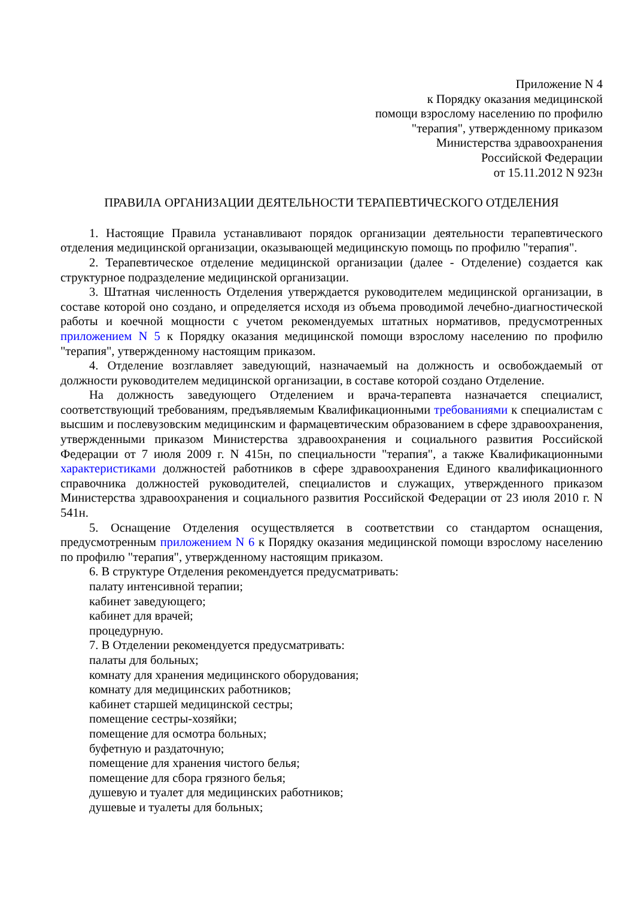Приложение N 4
к Порядку оказания медицинской
помощи взрослому населению по профилю
"терапия", утвержденному приказом
Министерства здравоохранения
Российской Федерации
от 15.11.2012 N 923н
ПРАВИЛА ОРГАНИЗАЦИИ ДЕЯТЕЛЬНОСТИ ТЕРАПЕВТИЧЕСКОГО ОТДЕЛЕНИЯ
1. Настоящие Правила устанавливают порядок организации деятельности терапевтического отделения медицинской организации, оказывающей медицинскую помощь по профилю "терапия".
2. Терапевтическое отделение медицинской организации (далее - Отделение) создается как структурное подразделение медицинской организации.
3. Штатная численность Отделения утверждается руководителем медицинской организации, в составе которой оно создано, и определяется исходя из объема проводимой лечебно-диагностической работы и коечной мощности с учетом рекомендуемых штатных нормативов, предусмотренных приложением N 5 к Порядку оказания медицинской помощи взрослому населению по профилю "терапия", утвержденному настоящим приказом.
4. Отделение возглавляет заведующий, назначаемый на должность и освобождаемый от должности руководителем медицинской организации, в составе которой создано Отделение.
На должность заведующего Отделением и врача-терапевта назначается специалист, соответствующий требованиям, предъявляемым Квалификационными требованиями к специалистам с высшим и послевузовским медицинским и фармацевтическим образованием в сфере здравоохранения, утвержденными приказом Министерства здравоохранения и социального развития Российской Федерации от 7 июля 2009 г. N 415н, по специальности "терапия", а также Квалификационными характеристиками должностей работников в сфере здравоохранения Единого квалификационного справочника должностей руководителей, специалистов и служащих, утвержденного приказом Министерства здравоохранения и социального развития Российской Федерации от 23 июля 2010 г. N 541н.
5. Оснащение Отделения осуществляется в соответствии со стандартом оснащения, предусмотренным приложением N 6 к Порядку оказания медицинской помощи взрослому населению по профилю "терапия", утвержденному настоящим приказом.
6. В структуре Отделения рекомендуется предусматривать:
палату интенсивной терапии;
кабинет заведующего;
кабинет для врачей;
процедурную.
7. В Отделении рекомендуется предусматривать:
палаты для больных;
комнату для хранения медицинского оборудования;
комнату для медицинских работников;
кабинет старшей медицинской сестры;
помещение сестры-хозяйки;
помещение для осмотра больных;
буфетную и раздаточную;
помещение для хранения чистого белья;
помещение для сбора грязного белья;
душевую и туалет для медицинских работников;
душевые и туалеты для больных;